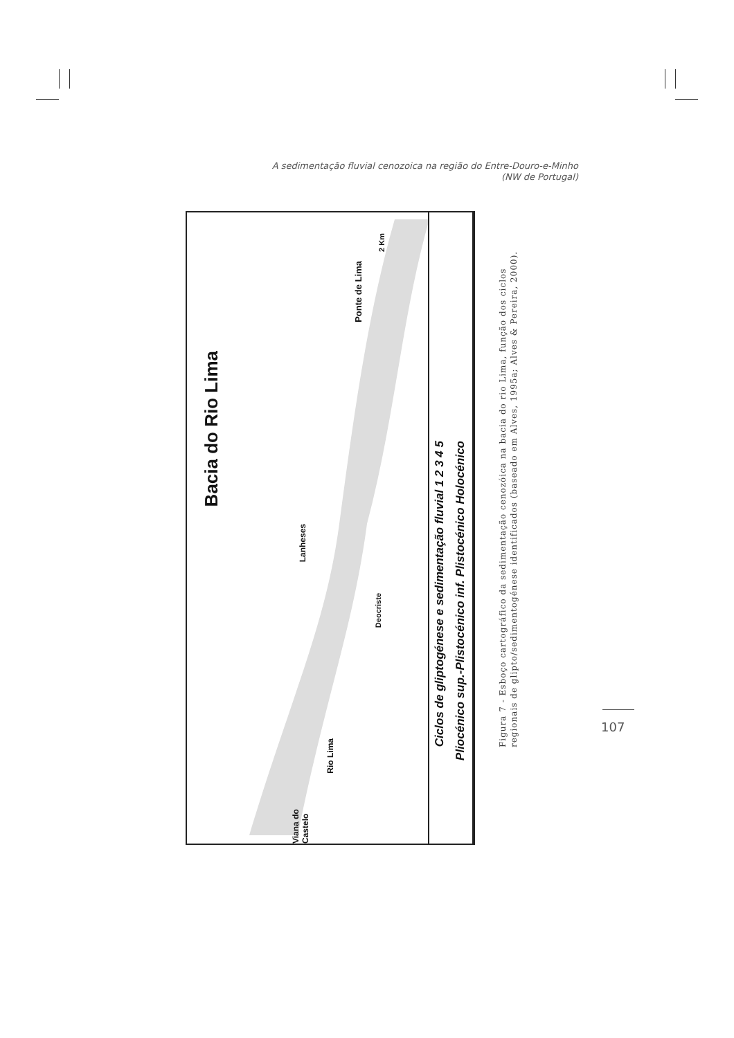A sedimentação fluvial cenozoica na região do Entre-Douro-e-Minho
(NW de Portugal)
Bacia do Rio Lima
2 Km
Viana do Castelo
Rio Lima
Deocriste
Ponte de Lima
Lanheses
Ciclos de gliptogénese e sedimentação fluvial 1 2 3 4 5
Pliocénico sup.-Plistocénico inf. Plistocénico Holocénico
Figura 7 - Esboço cartográfico da sedimentação cenozóica na bacia do rio Lima, função dos ciclos regionais de glipto/sedimentogénese identificados (baseado em Alves, 1995a; Alves & Pereira, 2000).
107